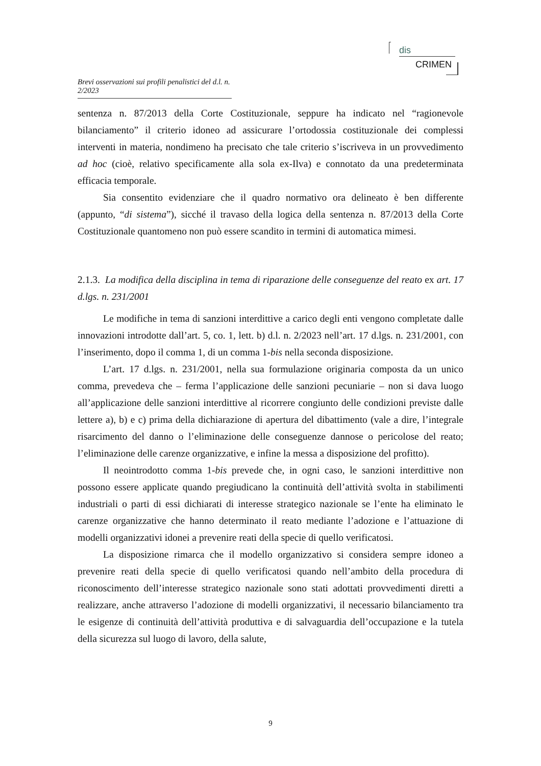dis
CRIMEN
Brevi osservazioni sui profili penalistici del d.l. n. 2/2023
sentenza n. 87/2013 della Corte Costituzionale, seppure ha indicato nel “ragionevole bilanciamento” il criterio idoneo ad assicurare l’ortodossia costituzionale dei complessi interventi in materia, nondimeno ha precisato che tale criterio s’iscriveva in un provvedimento ad hoc (cioè, relativo specificamente alla sola ex-Ilva) e connotato da una predeterminata efficacia temporale.
Sia consentito evidenziare che il quadro normativo ora delineato è ben differente (appunto, “di sistema”), sicché il travaso della logica della sentenza n. 87/2013 della Corte Costituzionale quantomeno non può essere scandito in termini di automatica mimesi.
2.1.3. La modifica della disciplina in tema di riparazione delle conseguenze del reato ex art. 17 d.lgs. n. 231/2001
Le modifiche in tema di sanzioni interdittive a carico degli enti vengono completate dalle innovazioni introdotte dall’art. 5, co. 1, lett. b) d.l. n. 2/2023 nell’art. 17 d.lgs. n. 231/2001, con l’inserimento, dopo il comma 1, di un comma 1-bis nella seconda disposizione.
L’art. 17 d.lgs. n. 231/2001, nella sua formulazione originaria composta da un unico comma, prevedeva che – ferma l’applicazione delle sanzioni pecuniarie – non si dava luogo all’applicazione delle sanzioni interdittive al ricorrere congiunto delle condizioni previste dalle lettere a), b) e c) prima della dichiarazione di apertura del dibattimento (vale a dire, l’integrale risarcimento del danno o l’eliminazione delle conseguenze dannose o pericolose del reato; l’eliminazione delle carenze organizzative, e infine la messa a disposizione del profitto).
Il neointrodotto comma 1-bis prevede che, in ogni caso, le sanzioni interdittive non possono essere applicate quando pregiudicano la continuità dell’attività svolta in stabilimenti industriali o parti di essi dichiarati di interesse strategico nazionale se l’ente ha eliminato le carenze organizzative che hanno determinato il reato mediante l’adozione e l’attuazione di modelli organizzativi idonei a prevenire reati della specie di quello verificatosi.
La disposizione rimarca che il modello organizzativo si considera sempre idoneo a prevenire reati della specie di quello verificatosi quando nell’ambito della procedura di riconoscimento dell’interesse strategico nazionale sono stati adottati provvedimenti diretti a realizzare, anche attraverso l’adozione di modelli organizzativi, il necessario bilanciamento tra le esigenze di continuità dell’attività produttiva e di salvaguardia dell’occupazione e la tutela della sicurezza sul luogo di lavoro, della salute,
9